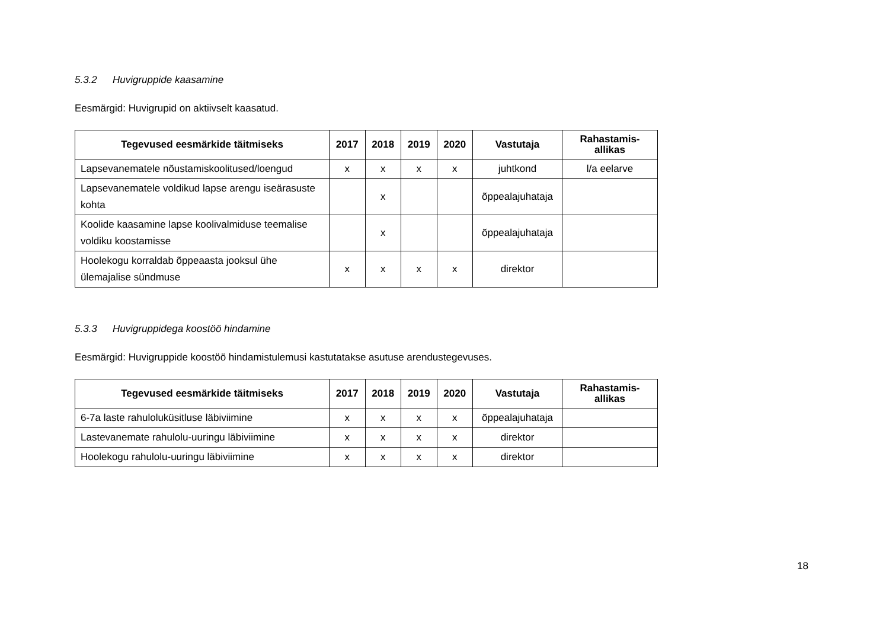5.3.2 Huvigruppide kaasamine
Eesmärgid: Huvigrupid on aktiivselt kaasatud.
| Tegevused eesmärkide täitmiseks | 2017 | 2018 | 2019 | 2020 | Vastutaja | Rahastamis- allikas |
| --- | --- | --- | --- | --- | --- | --- |
| Lapsevanematele nõustamiskoolitused/loengud | x | x | x | x | juhtkond | l/a eelarve |
| Lapsevanematele voldikud lapse arengu iseärasuste kohta | | x | | | õppealajuhataja | |
| Koolide kaasamine lapse koolivalmiduse teemalise voldiku koostamisse | | x | | | õppealajuhataja | |
| Hoolekogu korraldab õppeaasta jooksul ühe ülemajalise sündmuse | x | x | x | x | direktor | |
5.3.3 Huvigruppidega koostöö hindamine
Eesmärgid: Huvigruppide koostöö hindamistulemusi kastutatakse asutuse arendustegevuses.
| Tegevused eesmärkide täitmiseks | 2017 | 2018 | 2019 | 2020 | Vastutaja | Rahastamis- allikas |
| --- | --- | --- | --- | --- | --- | --- |
| 6-7a laste rahuloluküsitluse läbiviimine | x | x | x | x | õppealajuhataja | |
| Lastevanemate rahulolu-uuringu läbiviimine | x | x | x | x | direktor | |
| Hoolekogu rahulolu-uuringu läbiviimine | x | x | x | x | direktor | |
18